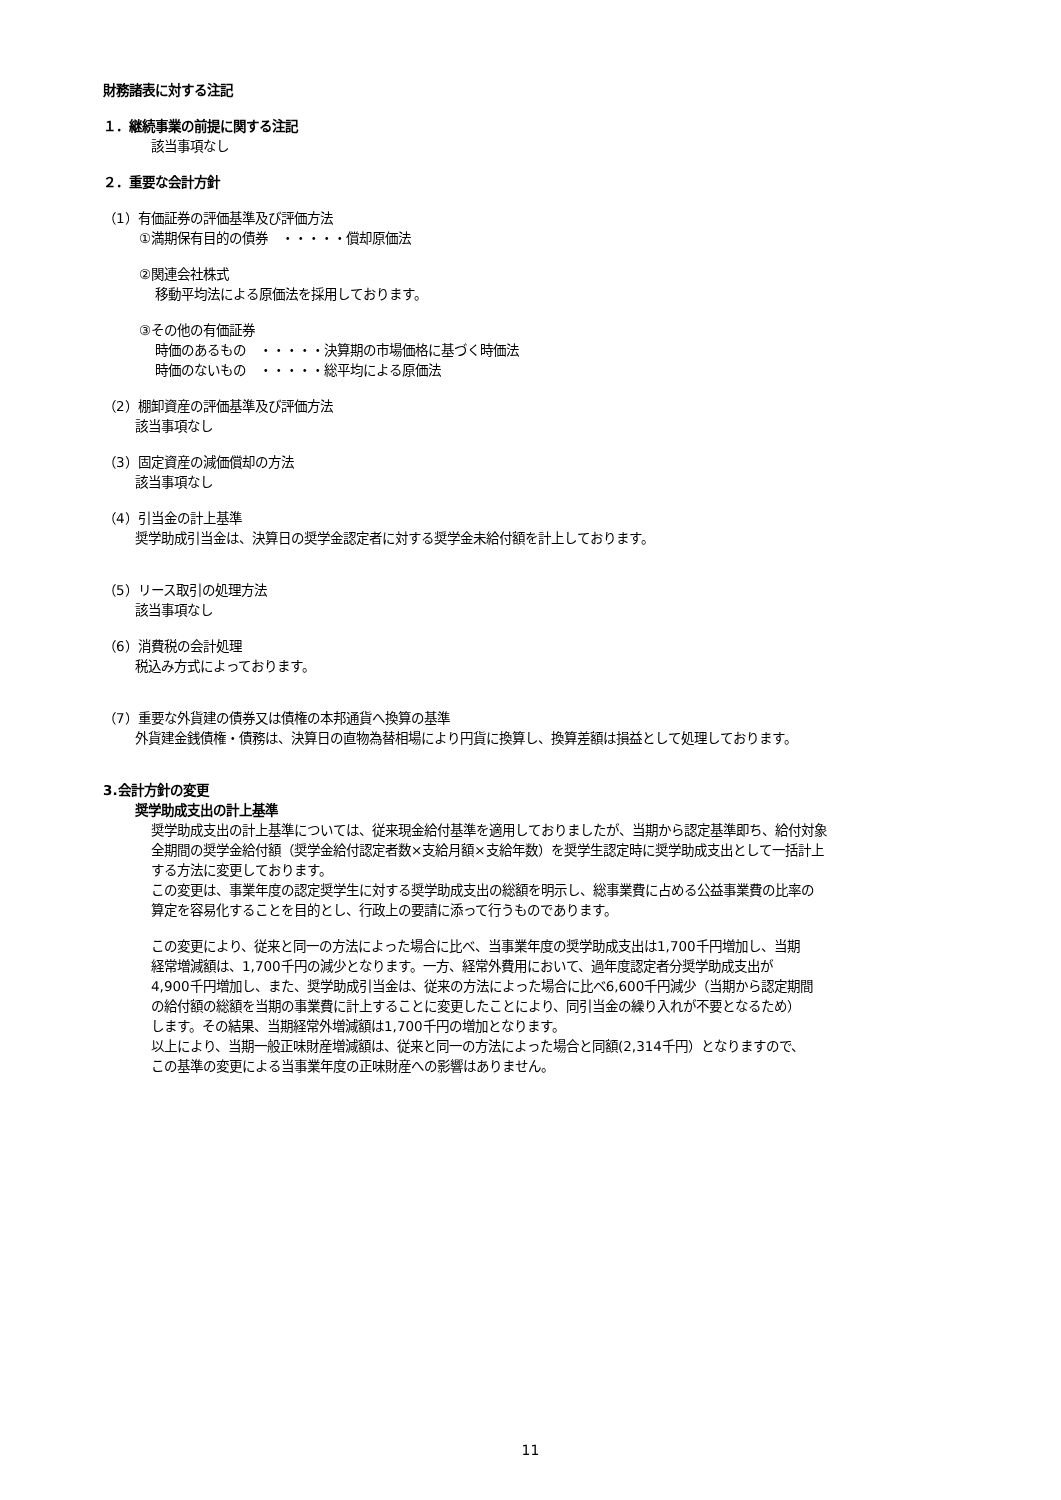財務諸表に対する注記
１．継続事業の前提に関する注記
該当事項なし
２．重要な会計方針
（1）有価証券の評価基準及び評価方法
①満期保有目的の債券　・・・・・償却原価法
②関連会社株式
移動平均法による原価法を採用しております。
③その他の有価証券
時価のあるもの　・・・・・決算期の市場価格に基づく時価法
時価のないもの　・・・・・総平均による原価法
（2）棚卸資産の評価基準及び評価方法
該当事項なし
（3）固定資産の減価償却の方法
該当事項なし
（4）引当金の計上基準
奨学助成引当金は、決算日の奨学金認定者に対する奨学金未給付額を計上しております。
（5）リース取引の処理方法
該当事項なし
（6）消費税の会計処理
税込み方式によっております。
（7）重要な外貨建の債券又は債権の本邦通貨へ換算の基準
外貨建金銭債権・債務は、決算日の直物為替相場により円貨に換算し、換算差額は損益として処理しております。
3.会計方針の変更
奨学助成支出の計上基準
奨学助成支出の計上基準については、従来現金給付基準を適用しておりましたが、当期から認定基準即ち、給付対象
全期間の奨学金給付額（奨学金給付認定者数×支給月額×支給年数）を奨学生認定時に奨学助成支出として一括計上
する方法に変更しております。
この変更は、事業年度の認定奨学生に対する奨学助成支出の総額を明示し、総事業費に占める公益事業費の比率の
算定を容易化することを目的とし、行政上の要請に添って行うものであります。
この変更により、従来と同一の方法によった場合に比べ、当事業年度の奨学助成支出は1,700千円増加し、当期
経常増減額は、1,700千円の減少となります。一方、経常外費用において、過年度認定者分奨学助成支出が
4,900千円増加し、また、奨学助成引当金は、従来の方法によった場合に比べ6,600千円減少（当期から認定期間
の給付額の総額を当期の事業費に計上することに変更したことにより、同引当金の繰り入れが不要となるため）
します。その結果、当期経常外増減額は1,700千円の増加となります。
以上により、当期一般正味財産増減額は、従来と同一の方法によった場合と同額(2,314千円）となりますので、
この基準の変更による当事業年度の正味財産への影響はありません。
11